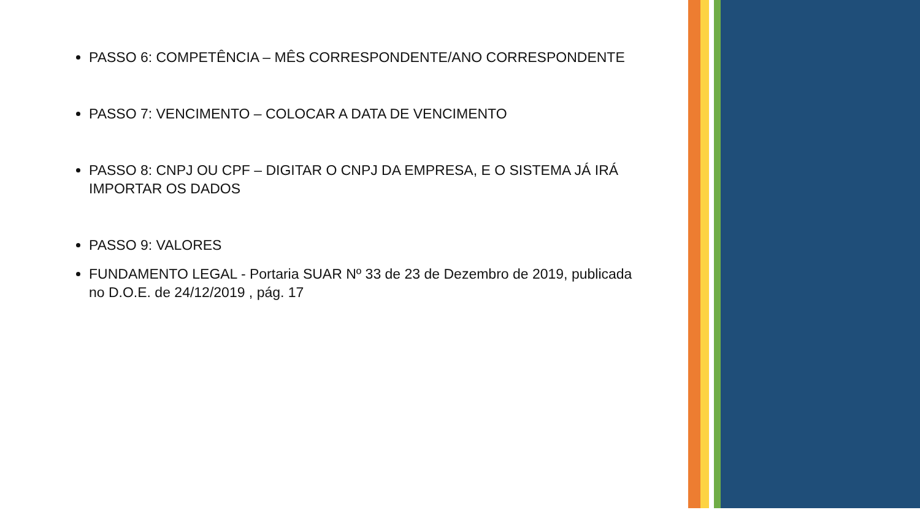PASSO 6: COMPETÊNCIA – MÊS CORRESPONDENTE/ANO CORRESPONDENTE
PASSO 7: VENCIMENTO – COLOCAR A DATA DE VENCIMENTO
PASSO 8: CNPJ OU CPF – DIGITAR O CNPJ DA EMPRESA, E O SISTEMA JÁ IRÁ IMPORTAR OS DADOS
PASSO 9: VALORES
FUNDAMENTO LEGAL - Portaria SUAR Nº 33 de 23 de Dezembro de 2019, publicada no D.O.E. de 24/12/2019 , pág. 17